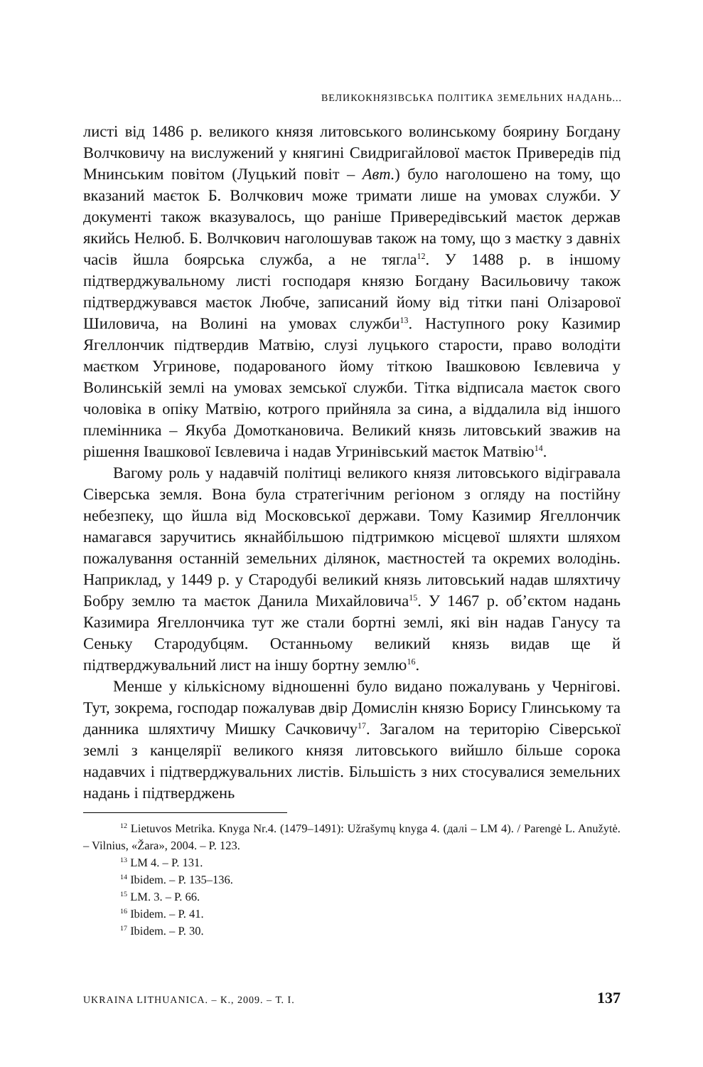ВЕЛИКОКНЯЗІВСЬКА ПОЛІТИКА ЗЕМЕЛЬНИХ НАДАНЬ...
листі від 1486 р. великого князя литовського волинському боярину Богдану Волчковичу на вислужений у княгині Свидригайлової маєток Привередів під Мнинським повітом (Луцький повіт – Авт.) було наголошено на тому, що вказаний маєток Б. Волчкович може тримати лише на умовах служби. У документі також вказувалось, що раніше Привередівський маєток держав якийсь Нелюб. Б. Волчкович наголошував також на тому, що з маєтку з давніх часів йшла боярська служба, а не тягла<sup>12</sup>. У 1488 р. в іншому підтверджувальному листі господаря князю Богдану Васильовичу також підтверджувався маєток Любче, записаний йому від тітки пані Олізарової Шиловича, на Волині на умовах служби<sup>13</sup>. Наступного року Казимир Ягеллончик підтвердив Матвію, слузі луцького старости, право володіти маєтком Угринове, подарованого йому тіткою Івашковою Ієвлевича у Волинській землі на умовах земської служби. Тітка відписала маєток свого чоловіка в опіку Матвію, котрого прийняла за сина, а віддалила від іншого племінника – Якуба Домоткановича. Великий князь литовський зважив на рішення Івашкової Ієвлевича і надав Угринівський маєток Матвію<sup>14</sup>.
Вагому роль у надавчій політиці великого князя литовського відігравала Сіверська земля. Вона була стратегічним регіоном з огляду на постійну небезпеку, що йшла від Московської держави. Тому Казимир Ягеллончик намагався заручитись якнайбільшою підтримкою місцевої шляхти шляхом пожалування останній земельних ділянок, маєтностей та окремих володінь. Наприклад, у 1449 р. у Стародубі великий князь литовський надав шляхтичу Бобру землю та маєток Данила Михайловича<sup>15</sup>. У 1467 р. об’єктом надань Казимира Ягеллончика тут же стали бортні землі, які він надав Ганусу та Сеньку Стародубцям. Останньому великий князь видав ще й підтверджувальний лист на іншу бортну землю<sup>16</sup>.
Менше у кількісному відношенні було видано пожалувань у Чернігові. Тут, зокрема, господар пожалував двір Домислін князю Борису Глинському та данника шляхтичу Мишку Сачковичу<sup>17</sup>. Загалом на територію Сіверської землі з канцелярії великого князя литовського вийшло більше сорока надавчих і підтверджувальних листів. Більшість з них стосувалися земельних надань і підтверджень
<sup>12</sup> Lietuvos Metrika. Knyga Nr.4. (1479–1491): Užrašymų knyga 4. (далі – LM 4). / Parengė L. Anužytė. – Vilnius, «Žara», 2004. – P. 123.
<sup>13</sup> LM 4. – P. 131.
<sup>14</sup> Ibidem. – P. 135–136.
<sup>15</sup> LM. 3. – P. 66.
<sup>16</sup> Ibidem. – P. 41.
<sup>17</sup> Ibidem. – P. 30.
UKRAINA LITHUANICA. – К., 2009. – Т. І. 137